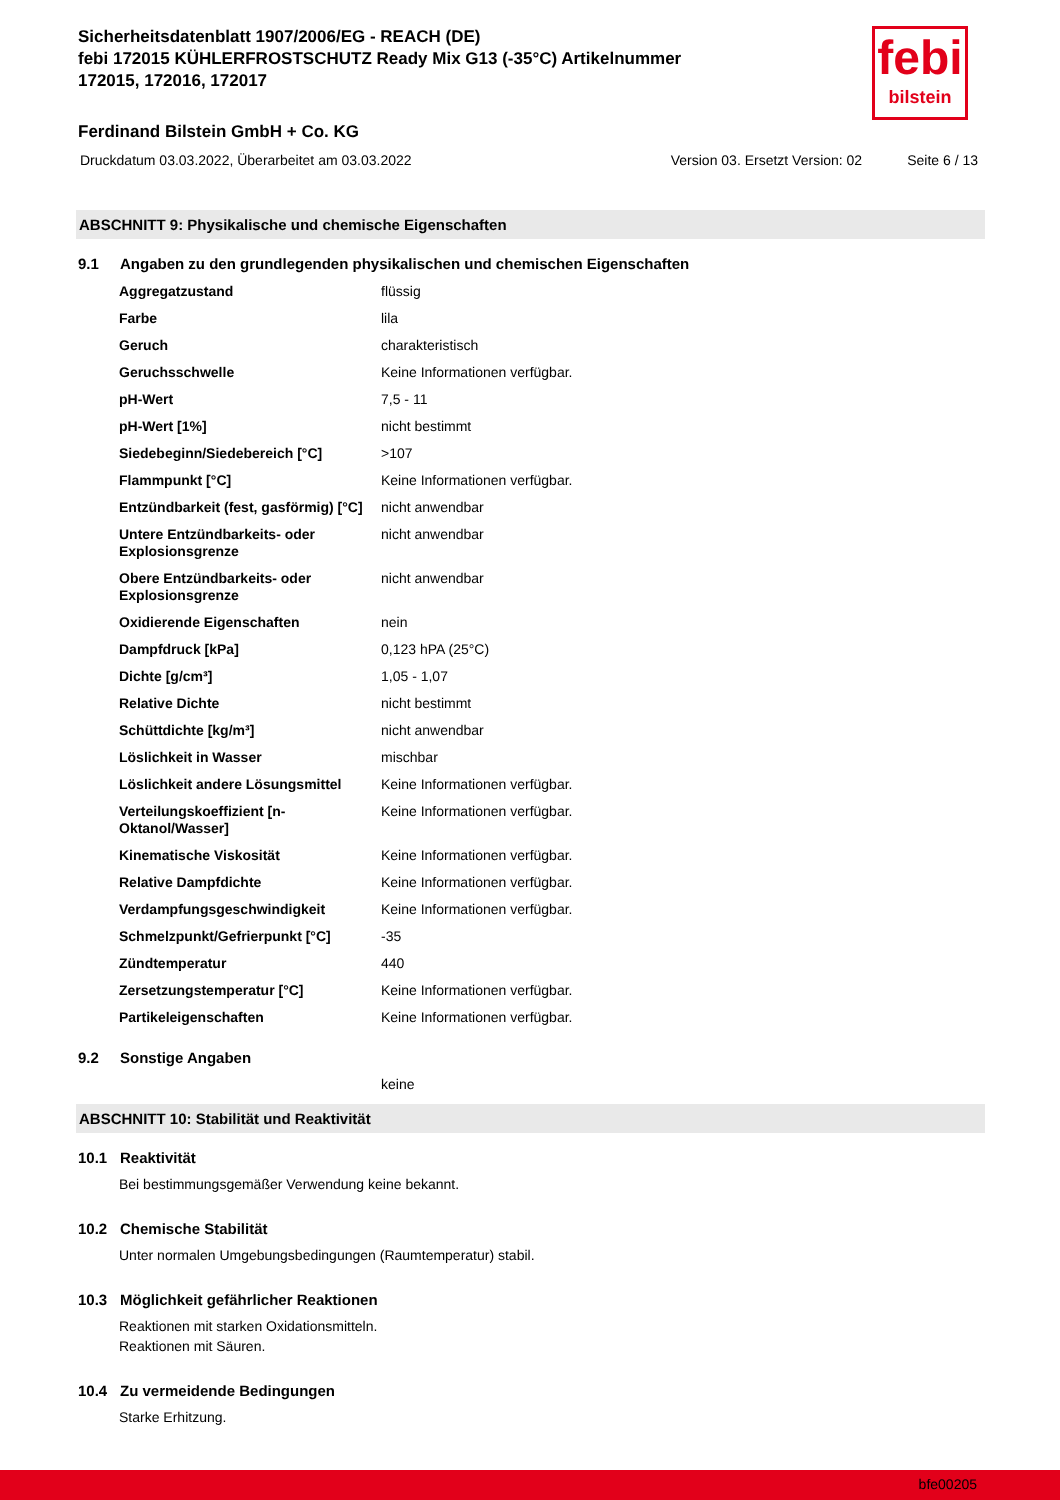Sicherheitsdatenblatt 1907/2006/EG - REACH (DE)
febi 172015 KÜHLERFROSTSCHUTZ Ready Mix G13 (-35°C) Artikelnummer 172015, 172016, 172017
febi
bilstein
Ferdinand Bilstein GmbH + Co. KG
Druckdatum 03.03.2022, Überarbeitet am 03.03.2022 Version 03. Ersetzt Version: 02 Seite 6 / 13
ABSCHNITT 9: Physikalische und chemische Eigenschaften
9.1 Angaben zu den grundlegenden physikalischen und chemischen Eigenschaften
| Aggregatzustand | flüssig |
| Farbe | lila |
| Geruch | charakteristisch |
| Geruchsschwelle | Keine Informationen verfügbar. |
| pH-Wert | 7,5 - 11 |
| pH-Wert [1%] | nicht bestimmt |
| Siedebeginn/Siedebereich [°C] | >107 |
| Flammpunkt [°C] | Keine Informationen verfügbar. |
| Entzündbarkeit (fest, gasförmig) [°C] | nicht anwendbar |
| Untere Entzündbarkeits- oder Explosionsgrenze | nicht anwendbar |
| Obere Entzündbarkeits- oder Explosionsgrenze | nicht anwendbar |
| Oxidierende Eigenschaften | nein |
| Dampfdruck [kPa] | 0,123 hPA (25°C) |
| Dichte [g/cm³] | 1,05 - 1,07 |
| Relative Dichte | nicht bestimmt |
| Schüttdichte [kg/m³] | nicht anwendbar |
| Löslichkeit in Wasser | mischbar |
| Löslichkeit andere Lösungsmittel | Keine Informationen verfügbar. |
| Verteilungskoeffizient [n-Oktanol/Wasser] | Keine Informationen verfügbar. |
| Kinematische Viskosität | Keine Informationen verfügbar. |
| Relative Dampfdichte | Keine Informationen verfügbar. |
| Verdampfungsgeschwindigkeit | Keine Informationen verfügbar. |
| Schmelzpunkt/Gefrierpunkt [°C] | -35 |
| Zündtemperatur | 440 |
| Zersetzungstemperatur [°C] | Keine Informationen verfügbar. |
| Partikeleigenschaften | Keine Informationen verfügbar. |
9.2 Sonstige Angaben
keine
ABSCHNITT 10: Stabilität und Reaktivität
10.1 Reaktivität
Bei bestimmungsgemäßer Verwendung keine bekannt.
10.2 Chemische Stabilität
Unter normalen Umgebungsbedingungen (Raumtemperatur) stabil.
10.3 Möglichkeit gefährlicher Reaktionen
Reaktionen mit starken Oxidationsmitteln.
Reaktionen mit Säuren.
10.4 Zu vermeidende Bedingungen
Starke Erhitzung.
bfe00205